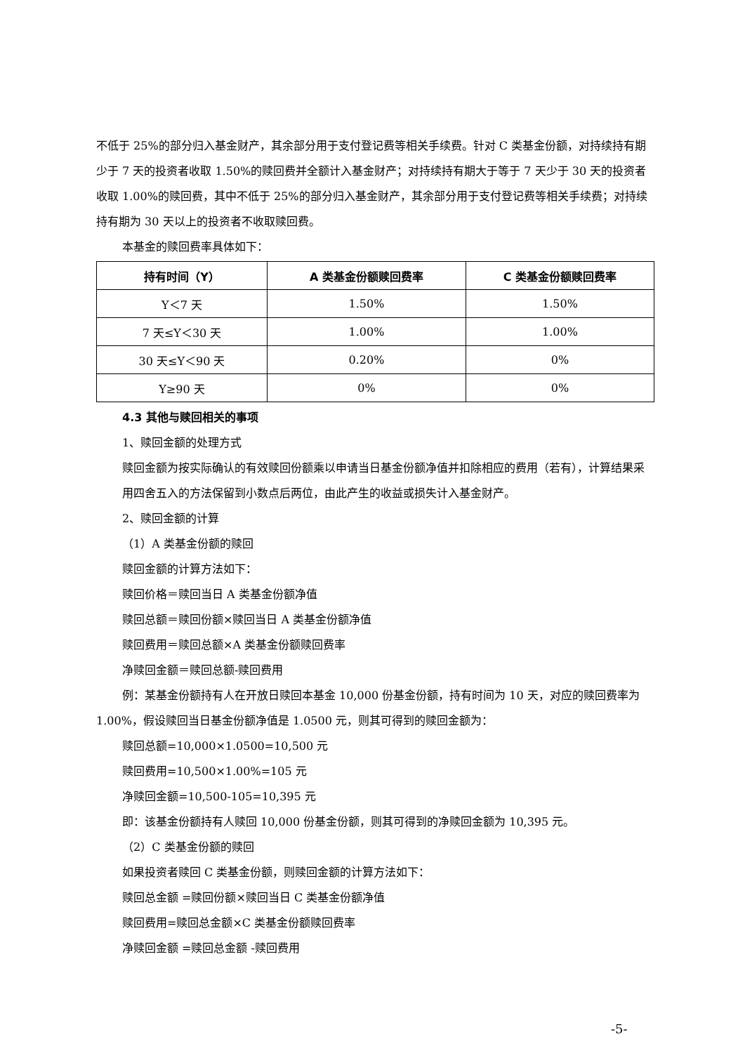不低于 25%的部分归入基金财产，其余部分用于支付登记费等相关手续费。针对 C 类基金份额，对持续持有期少于 7 天的投资者收取 1.50%的赎回费并全额计入基金财产；对持续持有期大于等于 7 天少于 30 天的投资者收取 1.00%的赎回费，其中不低于 25%的部分归入基金财产，其余部分用于支付登记费等相关手续费；对持续持有期为 30 天以上的投资者不收取赎回费。
本基金的赎回费率具体如下：
| 持有时间（Y） | A 类基金份额赎回费率 | C 类基金份额赎回费率 |
| --- | --- | --- |
| Y＜7 天 | 1.50% | 1.50% |
| 7 天≤Y＜30 天 | 1.00% | 1.00% |
| 30 天≤Y＜90 天 | 0.20% | 0% |
| Y≥90 天 | 0% | 0% |
4.3 其他与赎回相关的事项
1、赎回金额的处理方式
赎回金额为按实际确认的有效赎回份额乘以申请当日基金份额净值并扣除相应的费用（若有），计算结果采用四舍五入的方法保留到小数点后两位，由此产生的收益或损失计入基金财产。
2、赎回金额的计算
（1）A 类基金份额的赎回
赎回金额的计算方法如下：
赎回价格＝赎回当日 A 类基金份额净值
赎回总额＝赎回份额×赎回当日 A 类基金份额净值
赎回费用＝赎回总额×A 类基金份额赎回费率
净赎回金额＝赎回总额-赎回费用
例：某基金份额持有人在开放日赎回本基金 10,000 份基金份额，持有时间为 10 天，对应的赎回费率为 1.00%，假设赎回当日基金份额净值是 1.0500 元，则其可得到的赎回金额为：
赎回总额=10,000×1.0500=10,500 元
赎回费用=10,500×1.00%=105 元
净赎回金额=10,500-105=10,395 元
即：该基金份额持有人赎回 10,000 份基金份额，则其可得到的净赎回金额为 10,395 元。
（2）C 类基金份额的赎回
如果投资者赎回 C 类基金份额，则赎回金额的计算方法如下：
赎回总金额 =赎回份额×赎回当日 C 类基金份额净值
赎回费用=赎回总金额×C 类基金份额赎回费率
净赎回金额 =赎回总金额 -赎回费用
-5-